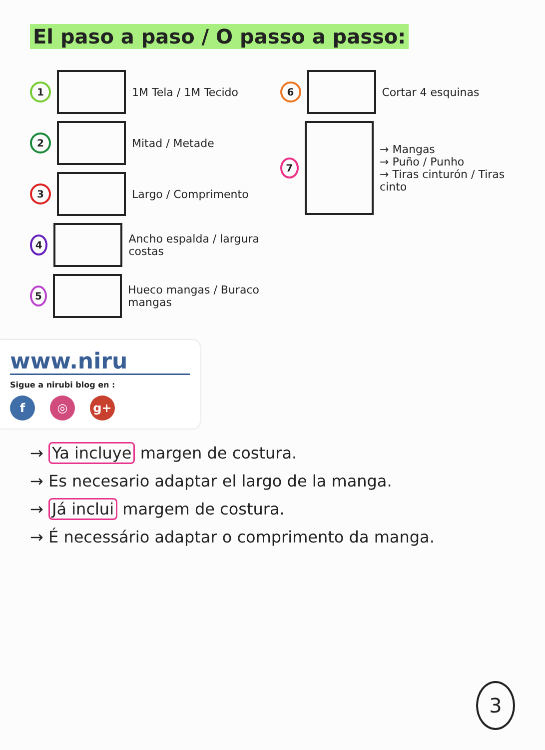El paso a paso / O passo a passo:
1
1M Tela / 1M Tecido
2
Mitad / Metade
3
Largo / Comprimento
4
Ancho espalda / largura costas
5
Hueco mangas / Buraco mangas
6
Cortar 4 esquinas
7
→ Mangas
→ Puño / Punho
→ Tiras cinturón / Tiras cinto
www.niru
Sigue a nirubi blog en :
f ◎ g+
→ Ya incluye margen de costura.
→ Es necesario adaptar el largo de la manga.
→ Já inclui margem de costura.
→ É necessário adaptar o comprimento da manga.
3